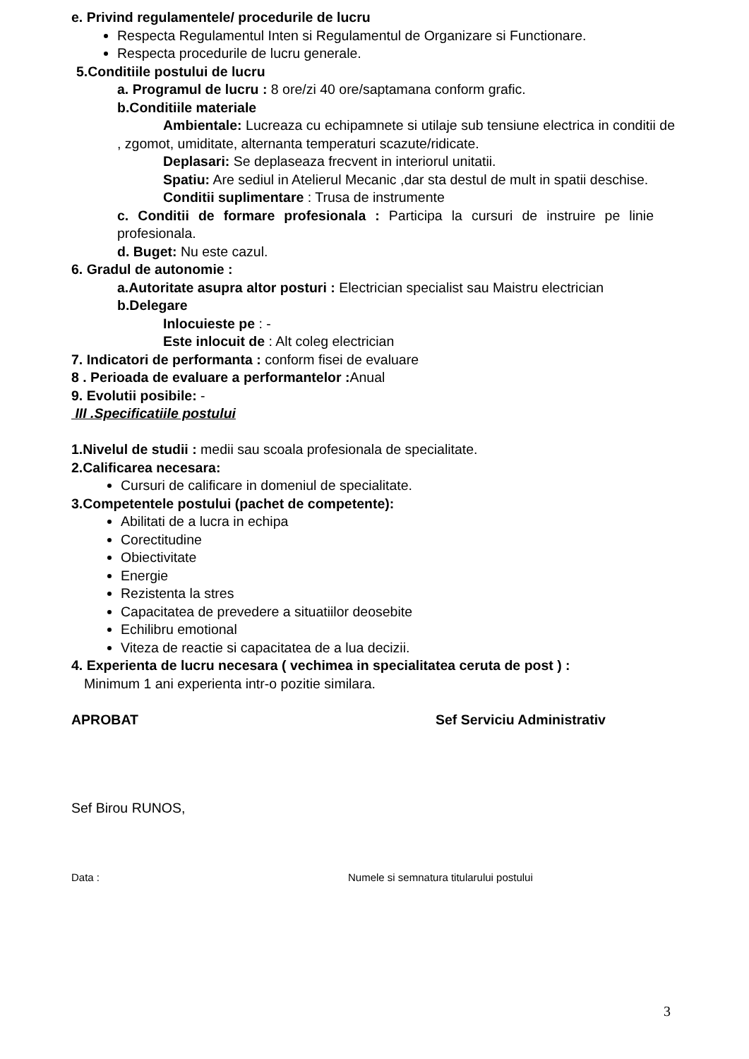e. Privind regulamentele/ procedurile de lucru
Respecta Regulamentul Inten si Regulamentul de Organizare si Functionare.
Respecta procedurile de lucru generale.
5.Conditiile postului de lucru
a. Programul de lucru : 8 ore/zi 40 ore/saptamana conform grafic.
b.Conditiile materiale
Ambientale: Lucreaza cu echipamnete si utilaje sub tensiune electrica in conditii de , zgomot, umiditate, alternanta temperaturi scazute/ridicate.
Deplasari: Se deplaseaza frecvent in interiorul unitatii.
Spatiu: Are sediul in Atelierul Mecanic ,dar sta destul de mult in spatii deschise.
Conditii suplimentare : Trusa de instrumente
c. Conditii de formare profesionala : Participa la cursuri de instruire pe linie profesionala.
d. Buget: Nu este cazul.
6. Gradul de autonomie :
a.Autoritate asupra altor posturi : Electrician specialist sau Maistru electrician
b.Delegare
Inlocuieste pe : -
Este inlocuit de : Alt coleg electrician
7. Indicatori de performanta : conform fisei de evaluare
8 . Perioada de evaluare a performantelor : Anual
9. Evolutii posibile: -
III .Specificatiile postului
1.Nivelul de studii : medii sau scoala profesionala de specialitate.
2.Calificarea necesara:
Cursuri de calificare in domeniul de specialitate.
3.Competentele postului (pachet de competente):
Abilitati de a lucra in echipa
Corectitudine
Obiectivitate
Energie
Rezistenta la stres
Capacitatea de prevedere a situatiilor deosebite
Echilibru emotional
Viteza de reactie si capacitatea de a lua decizii.
4. Experienta de lucru necesara ( vechimea in specialitatea ceruta de post ) :
Minimum 1 ani experienta intr-o pozitie similara.
APROBAT Sef Serviciu Administrativ
Sef Birou RUNOS,
Data : Numele si semnatura titularului postului
3